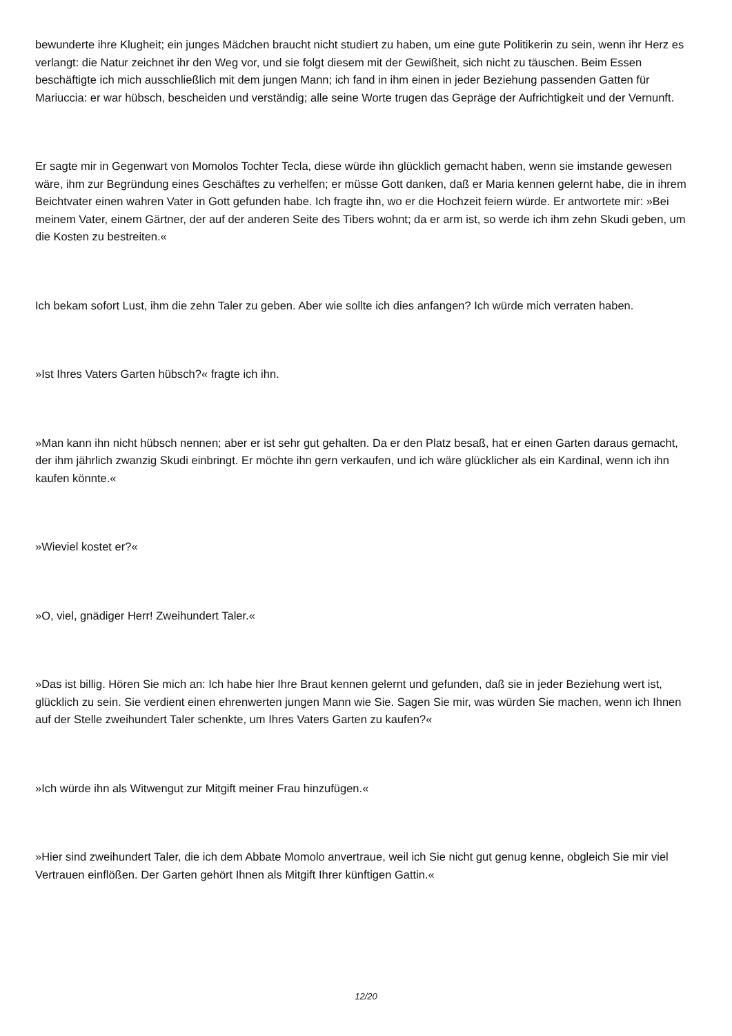bewunderte ihre Klugheit; ein junges Mädchen braucht nicht studiert zu haben, um eine gute Politikerin zu sein, wenn ihr Herz es verlangt: die Natur zeichnet ihr den Weg vor, und sie folgt diesem mit der Gewißheit, sich nicht zu täuschen. Beim Essen beschäftigte ich mich ausschließlich mit dem jungen Mann; ich fand in ihm einen in jeder Beziehung passenden Gatten für Mariuccia: er war hübsch, bescheiden und verständig; alle seine Worte trugen das Gepräge der Aufrichtigkeit und der Vernunft.
Er sagte mir in Gegenwart von Momolos Tochter Tecla, diese würde ihn glücklich gemacht haben, wenn sie imstande gewesen wäre, ihm zur Begründung eines Geschäftes zu verhelfen; er müsse Gott danken, daß er Maria kennen gelernt habe, die in ihrem Beichtvater einen wahren Vater in Gott gefunden habe. Ich fragte ihn, wo er die Hochzeit feiern würde. Er antwortete mir: »Bei meinem Vater, einem Gärtner, der auf der anderen Seite des Tibers wohnt; da er arm ist, so werde ich ihm zehn Skudi geben, um die Kosten zu bestreiten.«
Ich bekam sofort Lust, ihm die zehn Taler zu geben. Aber wie sollte ich dies anfangen? Ich würde mich verraten haben.
»Ist Ihres Vaters Garten hübsch?« fragte ich ihn.
»Man kann ihn nicht hübsch nennen; aber er ist sehr gut gehalten. Da er den Platz besaß, hat er einen Garten daraus gemacht, der ihm jährlich zwanzig Skudi einbringt. Er möchte ihn gern verkaufen, und ich wäre glücklicher als ein Kardinal, wenn ich ihn kaufen könnte.«
»Wieviel kostet er?«
»O, viel, gnädiger Herr! Zweihundert Taler.«
»Das ist billig. Hören Sie mich an: Ich habe hier Ihre Braut kennen gelernt und gefunden, daß sie in jeder Beziehung wert ist, glücklich zu sein. Sie verdient einen ehrenwerten jungen Mann wie Sie. Sagen Sie mir, was würden Sie machen, wenn ich Ihnen auf der Stelle zweihundert Taler schenkte, um Ihres Vaters Garten zu kaufen?«
»Ich würde ihn als Witwengut zur Mitgift meiner Frau hinzufügen.«
»Hier sind zweihundert Taler, die ich dem Abbate Momolo anvertraue, weil ich Sie nicht gut genug kenne, obgleich Sie mir viel Vertrauen einflößen. Der Garten gehört Ihnen als Mitgift Ihrer künftigen Gattin.«
12/20